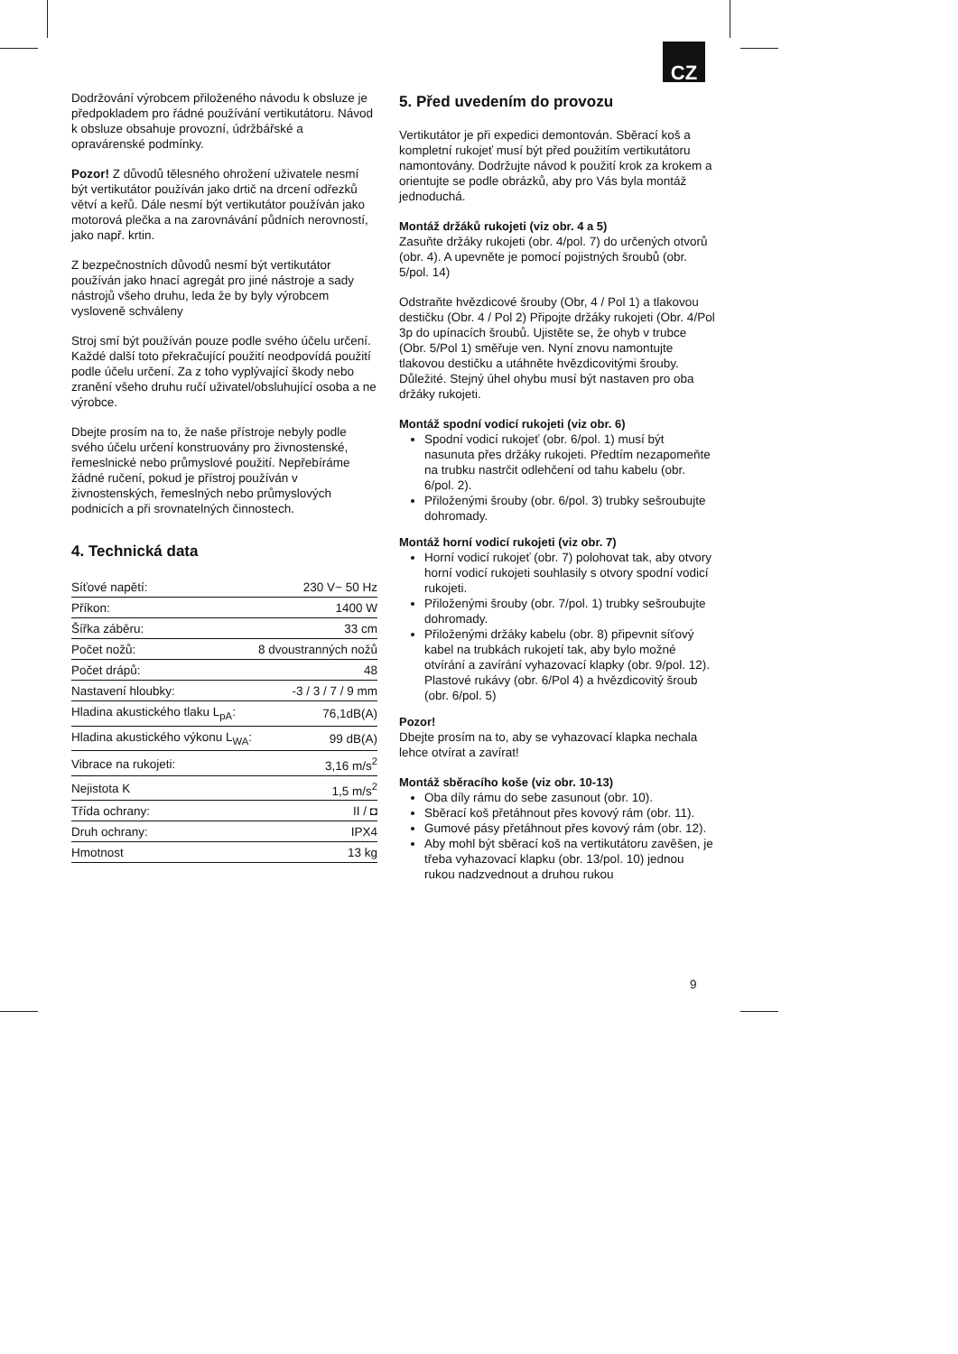CZ
Dodržování výrobcem přiloženého návodu k obsluze je předpokladem pro řádné používání vertikutátoru. Návod k obsluze obsahuje provozní, údržbářské a opravárenské podmínky.
Pozor! Z důvodů tělesného ohrožení uživatele nesmí být vertikutátor používán jako drtič na drcení odřezků větví a keřů. Dále nesmí být vertikutátor používán jako motorová plečka a na zarovnávání půdních nerovností, jako např. krtin.
Z bezpečnostních důvodů nesmí být vertikutátor používán jako hnací agregát pro jiné nástroje a sady nástrojů všeho druhu, leda že by byly výrobcem vysloveně schváleny
Stroj smí být používán pouze podle svého účelu určení. Každé další toto překračující použití neodpovídá použití podle účelu určení. Za z toho vyplývající škody nebo zranění všeho druhu ručí uživatel/obsluhující osoba a ne výrobce.
Dbejte prosím na to, že naše přístroje nebyly podle svého účelu určení konstruovány pro živnostenské, řemeslnické nebo průmyslové použití. Nepřebíráme žádné ručení, pokud je přístroj používán v živnostenských, řemeslných nebo průmyslových podnicích a při srovnatelných činnostech.
4. Technická data
| Síťové napětí: | 230 V~ 50 Hz |
| Příkon: | 1400 W |
| Šířka záběru: | 33 cm |
| Počet nožů: | 8 dvoustranných nožů |
| Počet drápů: | 48 |
| Nastavení hloubky: | -3 / 3 / 7 / 9 mm |
| Hladina akustického tlaku L<sub>pA</sub>: | 76,1dB(A) |
| Hladina akustického výkonu L<sub>WA</sub>: | 99 dB(A) |
| Vibrace na rukojeti: | 3,16 m/s<sup>2</sup> |
| Nejistota K | 1,5 m/s<sup>2</sup> |
| Třída ochrany: | II / ◘ |
| Druh ochrany: | IPX4 |
| Hmotnost | 13 kg |
5. Před uvedením do provozu
Vertikutátor je při expedici demontován. Sběrací koš a kompletní rukojeť musí být před použitím vertikutátoru namontovány. Dodržujte návod k použití krok za krokem a orientujte se podle obrázků, aby pro Vás byla montáž jednoduchá.
Montáž držáků rukojeti (viz obr. 4 a 5)
Zasuňte držáky rukojeti (obr. 4/pol. 7) do určených otvorů (obr. 4). A upevněte je pomocí pojistných šroubů (obr. 5/pol. 14)
Odstraňte hvězdicové šrouby (Obr, 4 / Pol 1) a tlakovou destičku (Obr. 4 / Pol 2) Připojte držáky rukojeti (Obr. 4/Pol 3p do upínacích šroubů. Ujistěte se, že ohyb v trubce (Obr. 5/Pol 1) směřuje ven. Nyní znovu namontujte tlakovou destičku a utáhněte hvězdicovitými šrouby. Důležité. Stejný úhel ohybu musí být nastaven pro oba držáky rukojeti.
Montáž spodní vodicí rukojeti (viz obr. 6)
Spodní vodicí rukojeť (obr. 6/pol. 1) musí být nasunuta přes držáky rukojeti. Předtím nezapomeňte na trubku nastrčit odlehčení od tahu kabelu (obr. 6/pol. 2).
Přiloženými šrouby (obr. 6/pol. 3) trubky sešroubujte dohromady.
Montáž horní vodicí rukojeti (viz obr. 7)
Horní vodicí rukojeť (obr. 7) polohovat tak, aby otvory horní vodicí rukojeti souhlasily s otvory spodní vodicí rukojeti.
Přiloženými šrouby (obr. 7/pol. 1) trubky sešroubujte dohromady.
Přiloženými držáky kabelu (obr. 8) připevnit síťový kabel na trubkách rukojetí tak, aby bylo možné otvírání a zavírání vyhazovací klapky (obr. 9/pol. 12). Plastové rukávy (obr. 6/Pol 4) a hvězdicovitý šroub (obr. 6/pol. 5)
Pozor!
Dbejte prosím na to, aby se vyhazovací klapka nechala lehce otvírat a zavírat!
Montáž sběracího koše (viz obr. 10-13)
Oba díly rámu do sebe zasunout (obr. 10).
Sběrací koš přetáhnout přes kovový rám (obr. 11).
Gumové pásy přetáhnout přes kovový rám (obr. 12).
Aby mohl být sběrací koš na vertikutátoru zavěšen, je třeba vyhazovací klapku (obr. 13/pol. 10) jednou rukou nadzvednout a druhou rukou
9